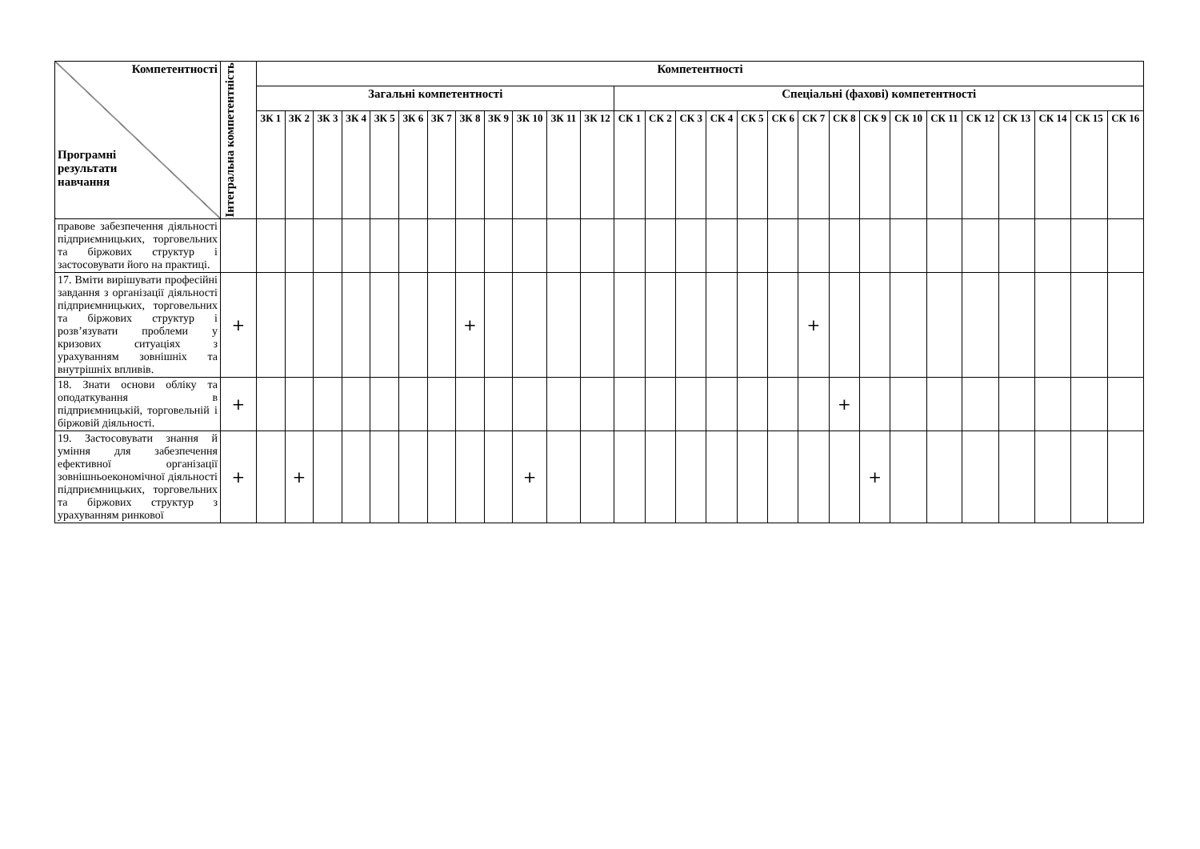| Компетентності Програмні результати навчання | Інтегральна компетентність | Компетентності | | | | | | | | | | | | | | | | | | | | | | | | | | | |
| --- | --- | --- | --- | --- | --- | --- | --- | --- | --- | --- | --- | --- | --- | --- | --- | --- | --- | --- | --- | --- | --- | --- | --- | --- | --- | --- | --- | --- | --- |
| | | Загальні компетентності | | | | | | | | | | | | Спеціальні (фахові) компетентності | | | | | | | | | | | | | | | |
| | | ЗК 1 | ЗК 2 | ЗК 3 | ЗК 4 | ЗК 5 | ЗК 6 | ЗК 7 | ЗК 8 | ЗК 9 | ЗК 10 | ЗК 11 | ЗК 12 | СК 1 | СК 2 | СК 3 | СК 4 | СК 5 | СК 6 | СК 7 | СК 8 | СК 9 | СК 10 | СК 11 | СК 12 | СК 13 | СК 14 | СК 15 | СК 16 |
| правове забезпечення діяльності підприємницьких, торговельних та біржових структур і застосовувати його на практиці. | | | | | | | | | | | | | | | | | | | | | | | | | | | | | |
| 17. Вміти вирішувати професійні завдання з організації діяльності підприємницьких, торговельних та біржових структур і розв’язувати проблеми у кризових ситуаціях з урахуванням зовнішніх та внутрішніх впливів. | + | | | | | | | | + | | | | | | | | | | | + | | | | | | | | | |
| 18. Знати основи обліку та оподаткування в підприємницькій, торговельній і біржовій діяльності. | + | | | | | | | | | | | | | | | | | | | | + | | | | | | | | |
| 19. Застосовувати знання й уміння для забезпечення ефективної організації зовнішньоекономічної діяльності підприємницьких, торговельних та біржових структур з урахуванням ринкової | + | | + | | | | | | | | + | | | | | | | | | | | + | | | | | | | |